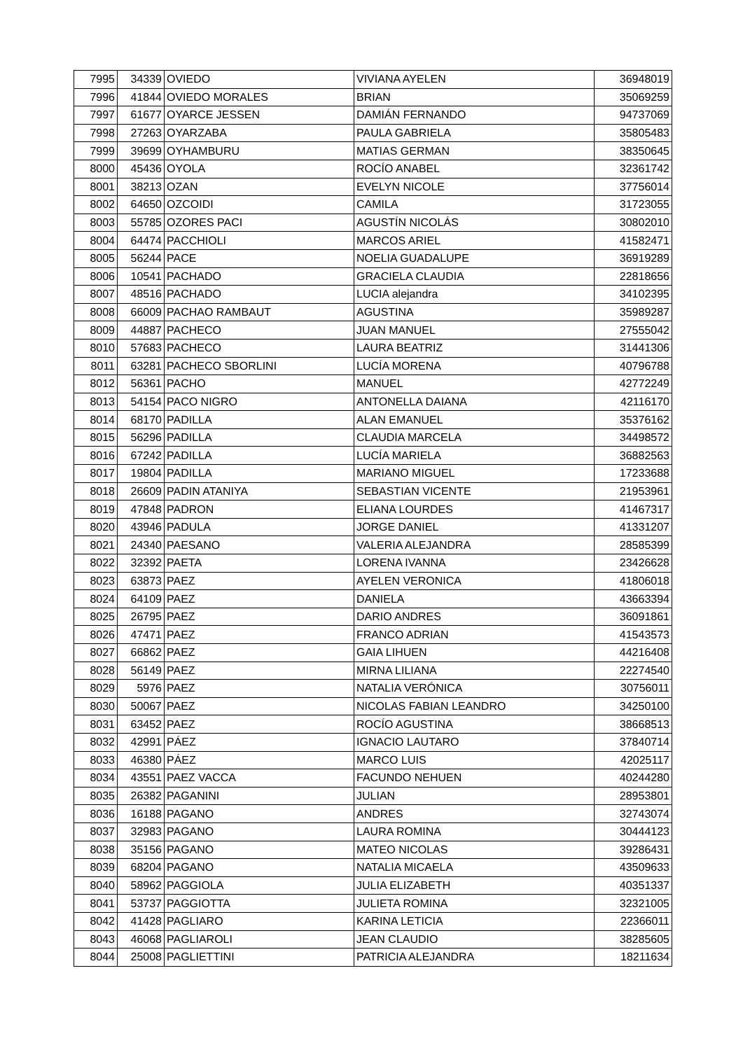| 7995 | 34339 | OVIEDO | VIVIANA AYELEN | 36948019 |
| 7996 | 41844 | OVIEDO MORALES | BRIAN | 35069259 |
| 7997 | 61677 | OYARCE JESSEN | DAMIÁN FERNANDO | 94737069 |
| 7998 | 27263 | OYARZABA | PAULA GABRIELA | 35805483 |
| 7999 | 39699 | OYHAMBURU | MATIAS GERMAN | 38350645 |
| 8000 | 45436 | OYOLA | ROCÍO ANABEL | 32361742 |
| 8001 | 38213 | OZAN | EVELYN NICOLE | 37756014 |
| 8002 | 64650 | OZCOIDI | CAMILA | 31723055 |
| 8003 | 55785 | OZORES PACI | AGUSTÍN NICOLÁS | 30802010 |
| 8004 | 64474 | PACCHIOLI | MARCOS ARIEL | 41582471 |
| 8005 | 56244 | PACE | NOELIA GUADALUPE | 36919289 |
| 8006 | 10541 | PACHADO | GRACIELA CLAUDIA | 22818656 |
| 8007 | 48516 | PACHADO | LUCIA alejandra | 34102395 |
| 8008 | 66009 | PACHAO RAMBAUT | AGUSTINA | 35989287 |
| 8009 | 44887 | PACHECO | JUAN MANUEL | 27555042 |
| 8010 | 57683 | PACHECO | LAURA BEATRIZ | 31441306 |
| 8011 | 63281 | PACHECO SBORLINI | LUCÍA MORENA | 40796788 |
| 8012 | 56361 | PACHO | MANUEL | 42772249 |
| 8013 | 54154 | PACO NIGRO | ANTONELLA DAIANA | 42116170 |
| 8014 | 68170 | PADILLA | ALAN EMANUEL | 35376162 |
| 8015 | 56296 | PADILLA | CLAUDIA MARCELA | 34498572 |
| 8016 | 67242 | PADILLA | LUCÍA MARIELA | 36882563 |
| 8017 | 19804 | PADILLA | MARIANO MIGUEL | 17233688 |
| 8018 | 26609 | PADIN ATANIYA | SEBASTIAN VICENTE | 21953961 |
| 8019 | 47848 | PADRON | ELIANA LOURDES | 41467317 |
| 8020 | 43946 | PADULA | JORGE DANIEL | 41331207 |
| 8021 | 24340 | PAESANO | VALERIA ALEJANDRA | 28585399 |
| 8022 | 32392 | PAETA | LORENA IVANNA | 23426628 |
| 8023 | 63873 | PAEZ | AYELEN VERONICA | 41806018 |
| 8024 | 64109 | PAEZ | DANIELA | 43663394 |
| 8025 | 26795 | PAEZ | DARIO ANDRES | 36091861 |
| 8026 | 47471 | PAEZ | FRANCO ADRIAN | 41543573 |
| 8027 | 66862 | PAEZ | GAIA LIHUEN | 44216408 |
| 8028 | 56149 | PAEZ | MIRNA LILIANA | 22274540 |
| 8029 | 5976 | PAEZ | NATALIA VERÓNICA | 30756011 |
| 8030 | 50067 | PAEZ | NICOLAS FABIAN LEANDRO | 34250100 |
| 8031 | 63452 | PAEZ | ROCÍO AGUSTINA | 38668513 |
| 8032 | 42991 | PÁEZ | IGNACIO LAUTARO | 37840714 |
| 8033 | 46380 | PÁEZ | MARCO LUIS | 42025117 |
| 8034 | 43551 | PAEZ VACCA | FACUNDO NEHUEN | 40244280 |
| 8035 | 26382 | PAGANINI | JULIAN | 28953801 |
| 8036 | 16188 | PAGANO | ANDRES | 32743074 |
| 8037 | 32983 | PAGANO | LAURA ROMINA | 30444123 |
| 8038 | 35156 | PAGANO | MATEO NICOLAS | 39286431 |
| 8039 | 68204 | PAGANO | NATALIA MICAELA | 43509633 |
| 8040 | 58962 | PAGGIOLA | JULIA ELIZABETH | 40351337 |
| 8041 | 53737 | PAGGIOTTA | JULIETA ROMINA | 32321005 |
| 8042 | 41428 | PAGLIARO | KARINA LETICIA | 22366011 |
| 8043 | 46068 | PAGLIAROLI | JEAN CLAUDIO | 38285605 |
| 8044 | 25008 | PAGLIETTINI | PATRICIA ALEJANDRA | 18211634 |